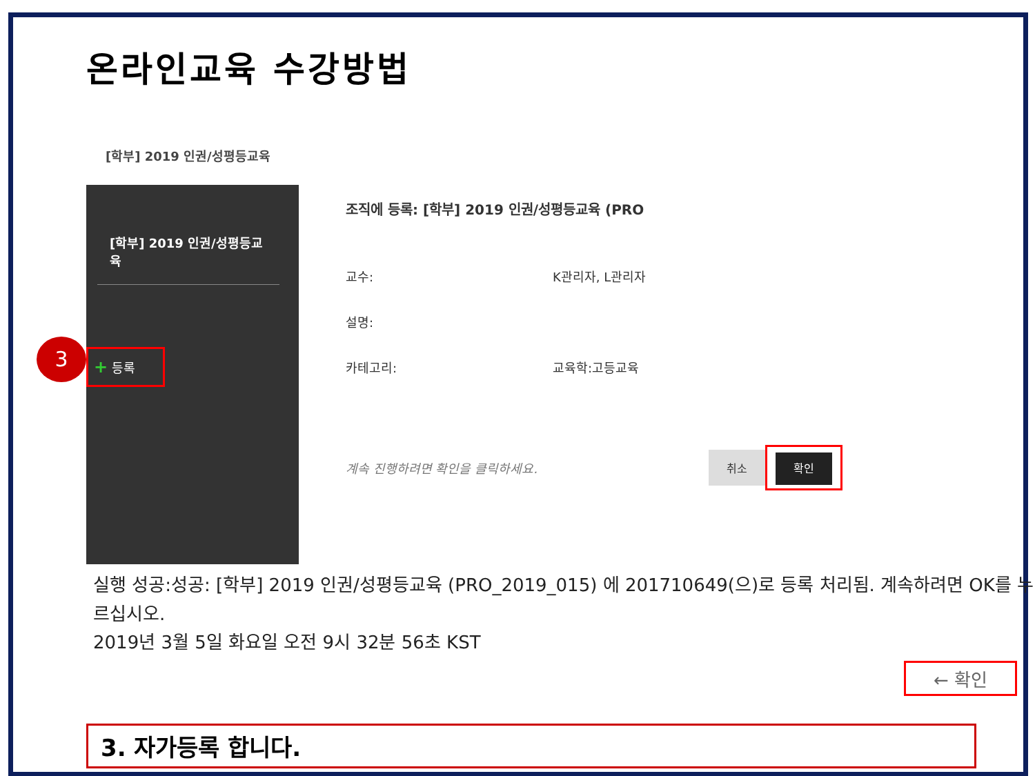온라인교육 수강방법
[학부] 2019 인권/성평등교육
[학부] 2019 인권/성평등교육
3 + 등록
조직에 등록: [학부] 2019 인권/성평등교육 (PRO
교수: K관리자, L관리자
설명:
카테고리: 교육학:고등교육
계속 진행하려면 확인을 클릭하세요. 취소 확인
실행 성공:성공: [학부] 2019 인권/성평등교육 (PRO_2019_015) 에 201710649(으)로 등록 처리됨. 계속하려면 OK를 누르십시오.
2019년 3월 5일 화요일 오전 9시 32분 56초 KST
← 확인
3. 자가등록 합니다.